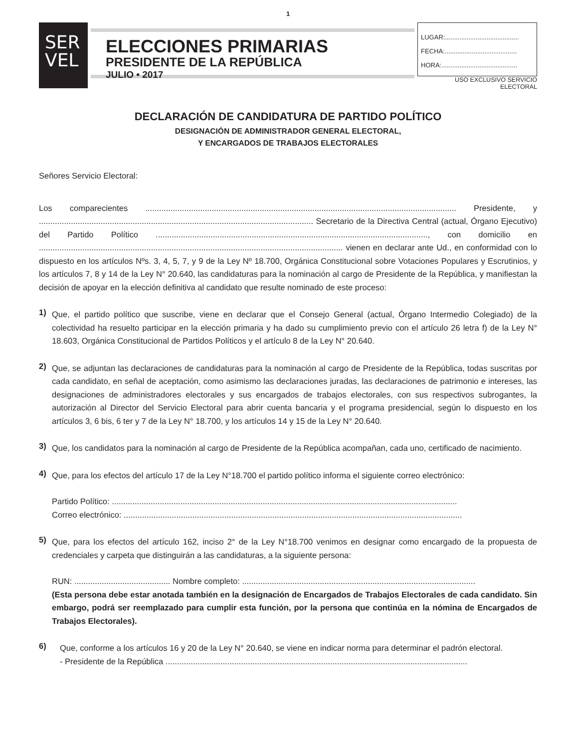1
SER
VEL
ELECCIONES PRIMARIAS
PRESIDENTE DE LA REPÚBLICA
JULIO • 2017
LUGAR:.........................................
FECHA:........................................
HORA:..........................................
USO EXCLUSIVO SERVICIO ELECTORAL
DECLARACIÓN DE CANDIDATURA DE PARTIDO POLÍTICO
DESIGNACIÓN DE ADMINISTRADOR GENERAL ELECTORAL,
Y ENCARGADOS DE TRABAJOS ELECTORALES
Señores Servicio Electoral:
Los comparecientes ........................................................................................................................................ Presidente, y ........................................................................................................................ Secretario de la Directiva Central (actual, Órgano Ejecutivo) del Partido Político ......................................................................................................................., con domicilio en ..................................................................................................................................... vienen en declarar ante Ud., en conformidad con lo dispuesto en los artículos Nºs. 3, 4, 5, 7, y 9 de la Ley Nº 18.700, Orgánica Constitucional sobre Votaciones Populares y Escrutinios, y los artículos 7, 8 y 14 de la Ley N° 20.640, las candidaturas para la nominación al cargo de Presidente de la República, y manifiestan la decisión de apoyar en la elección definitiva al candidato que resulte nominado de este proceso:
1)
Que, el partido político que suscribe, viene en declarar que el Consejo General (actual, Órgano Intermedio Colegiado) de la colectividad ha resuelto participar en la elección primaria y ha dado su cumplimiento previo con el artículo 26 letra f) de la Ley N° 18.603, Orgánica Constitucional de Partidos Políticos y el artículo 8 de la Ley N° 20.640.
2)
Que, se adjuntan las declaraciones de candidaturas para la nominación al cargo de Presidente de la República, todas suscritas por cada candidato, en señal de aceptación, como asimismo las declaraciones juradas, las declaraciones de patrimonio e intereses, las designaciones de administradores electorales y sus encargados de trabajos electorales, con sus respectivos subrogantes, la autorización al Director del Servicio Electoral para abrir cuenta bancaria y el programa presidencial, según lo dispuesto en los artículos 3, 6 bis, 6 ter y 7 de la Ley N° 18.700, y los artículos 14 y 15 de la Ley N° 20.640.
3)
Que, los candidatos para la nominación al cargo de Presidente de la República acompañan, cada uno, certificado de nacimiento.
4)
Que, para los efectos del artículo 17 de la Ley N°18.700 el partido político informa el siguiente correo electrónico:
Partido Político: .......................................................................................................................................................
Correo electrónico: ....................................................................................................................................................
5)
Que, para los efectos del artículo 162, inciso 2° de la Ley N°18.700 venimos en designar como encargado de la propuesta de credenciales y carpeta que distinguirán a las candidaturas, a la siguiente persona:
RUN: .......................................... Nombre completo: ......................................................................................................
(Esta persona debe estar anotada también en la designación de Encargados de Trabajos Electorales de cada candidato. Sin embargo, podrá ser reemplazado para cumplir esta función, por la persona que continúa en la nómina de Encargados de Trabajos Electorales).
6)
Que, conforme a los artículos 16 y 20 de la Ley N° 20.640, se viene en indicar norma para determinar el padrón electoral.
- Presidente de la República ....................................................................................................................................